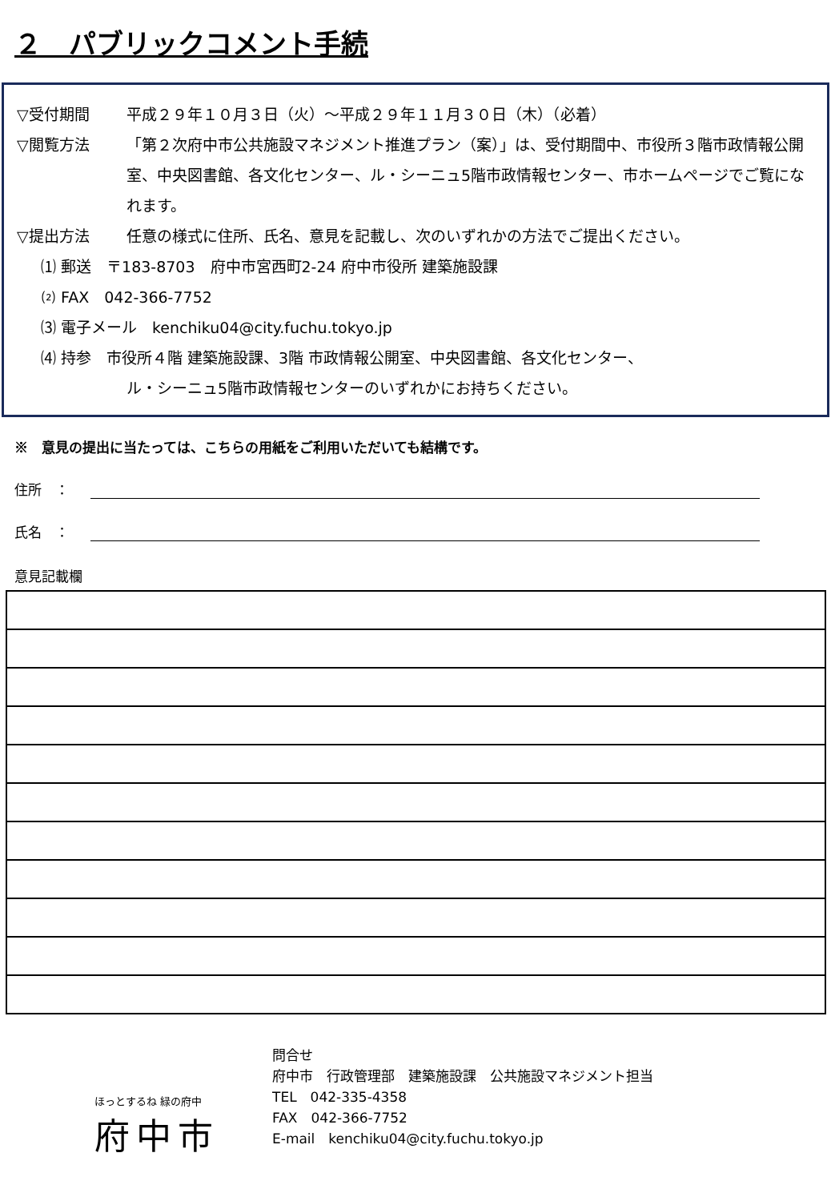２　パブリックコメント手続
▽受付期間 平成２９年１０月３日（火）～平成２９年１１月３０日（木）（必着）
▽閲覧方法 「第２次府中市公共施設マネジメント推進プラン（案）」は、受付期間中、市役所３階市政情報公開室、中央図書館、各文化センター、ル・シーニュ5階市政情報センター、市ホームページでご覧になれます。
▽提出方法 任意の様式に住所、氏名、意見を記載し、次のいずれかの方法でご提出ください。
⑴ 郵送　〒183-8703　府中市宮西町2-24 府中市役所 建築施設課
⑵ FAX　042-366-7752
⑶ 電子メール　kenchiku04@city.fuchu.tokyo.jp
⑷ 持参　市役所４階 建築施設課、3階 市政情報公開室、中央図書館、各文化センター、
ル・シーニュ5階市政情報センターのいずれかにお持ちください。
※　意見の提出に当たっては、こちらの用紙をご利用いただいても結構です。
住所　：
氏名　：
意見記載欄
ほっとするね 緑の府中
府中市
問合せ
府中市　行政管理部　建築施設課　公共施設マネジメント担当
TEL　042-335-4358
FAX　042-366-7752
E-mail　kenchiku04@city.fuchu.tokyo.jp